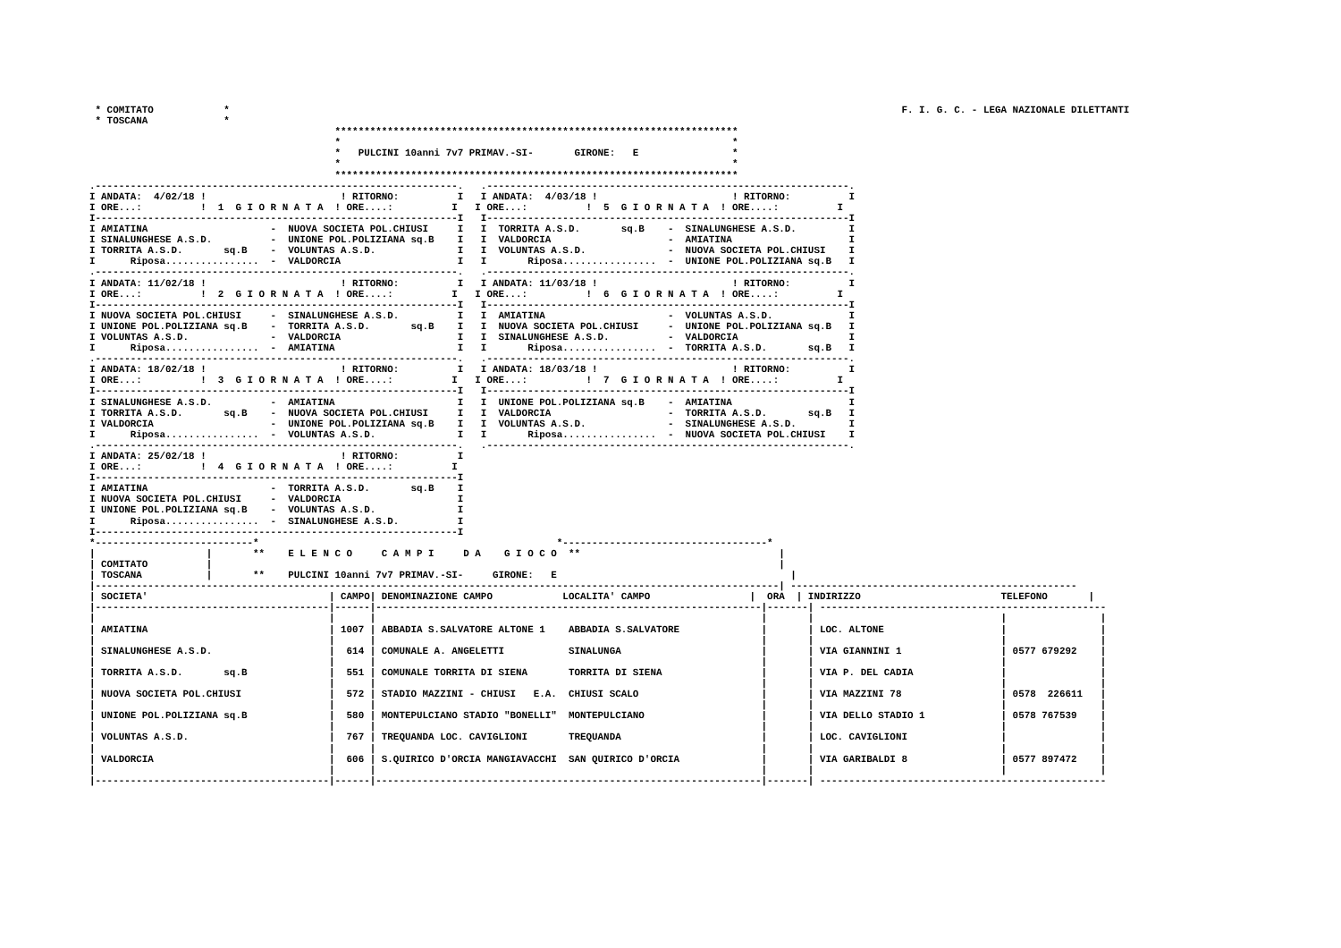* COMITATO            *                                                                                                                   F. I. G. C. - LEGA NAZIONALE DILETTANTI
 * TOSCANA             *
                                          *********************************************************************
                                          *                                                                   *
                                          *   PULCINI 10anni 7v7 PRIMAV.-SI-       GIRONE:   E                *
                                          *                                                                   *
                                          *********************************************************************
.--------------------------------------------------------------.   .--------------------------------------------------------------.
I ANDATA:  4/02/18 !                       ! RITORNO:          I   I ANDATA:  4/03/18 !                       ! RITORNO:          I
I ORE...:          !  1  G I O R N A T A  ! ORE....:          I   I ORE...:          !  5  G I O R N A T A  ! ORE....:          I
I--------------------------------------------------------------I   I--------------------------------------------------------------I
I AMIATINA                     -  NUOVA SOCIETA POL.CHIUSI     I   I  TORRITA A.S.D.       sq.B    -  SINALUNGHESE A.S.D.         I
I SINALUNGHESE A.S.D.          -  UNIONE POL.POLIZIANA sq.B    I   I  VALDORCIA                    -  AMIATINA                    I
I TORRITA A.S.D.       sq.B    -  VOLUNTAS A.S.D.              I   I  VOLUNTAS A.S.D.              -  NUOVA SOCIETA POL.CHIUSI    I
I      Riposa................  -  VALDORCIA                    I   I       Riposa................  -  UNIONE POL.POLIZIANA sq.B   I
.--------------------------------------------------------------.   .--------------------------------------------------------------.
I ANDATA: 11/02/18 !                       ! RITORNO:          I   I ANDATA: 11/03/18 !                       ! RITORNO:          I
I ORE...:          !  2  G I O R N A T A  ! ORE....:          I   I ORE...:          !  6  G I O R N A T A  ! ORE....:          I
I--------------------------------------------------------------I   I--------------------------------------------------------------I
I NUOVA SOCIETA POL.CHIUSI     -  SINALUNGHESE A.S.D.          I   I  AMIATINA                     -  VOLUNTAS A.S.D.             I
I UNIONE POL.POLIZIANA sq.B    -  TORRITA A.S.D.       sq.B    I   I  NUOVA SOCIETA POL.CHIUSI     -  UNIONE POL.POLIZIANA sq.B   I
I VOLUNTAS A.S.D.              -  VALDORCIA                    I   I  SINALUNGHESE A.S.D.          -  VALDORCIA                   I
I      Riposa................  -  AMIATINA                     I   I       Riposa................  -  TORRITA A.S.D.       sq.B   I
.--------------------------------------------------------------.   .--------------------------------------------------------------.
I ANDATA: 18/02/18 !                       ! RITORNO:          I   I ANDATA: 18/03/18 !                       ! RITORNO:          I
I ORE...:          !  3  G I O R N A T A  ! ORE....:          I   I ORE...:          !  7  G I O R N A T A  ! ORE....:          I
I--------------------------------------------------------------I   I--------------------------------------------------------------I
I SINALUNGHESE A.S.D.          -  AMIATINA                     I   I  UNIONE POL.POLIZIANA sq.B    -  AMIATINA                    I
I TORRITA A.S.D.       sq.B    -  NUOVA SOCIETA POL.CHIUSI     I   I  VALDORCIA                    -  TORRITA A.S.D.       sq.B   I
I VALDORCIA                    -  UNIONE POL.POLIZIANA sq.B    I   I  VOLUNTAS A.S.D.              -  SINALUNGHESE A.S.D.         I
I      Riposa................  -  VOLUNTAS A.S.D.              I   I       Riposa................  -  NUOVA SOCIETA POL.CHIUSI    I
.--------------------------------------------------------------.   .--------------------------------------------------------------.
I ANDATA: 25/02/18 !                       ! RITORNO:          I
I ORE...:          !  4  G I O R N A T A  ! ORE....:          I
I--------------------------------------------------------------I
I AMIATINA                     -  TORRITA A.S.D.       sq.B    I
I NUOVA SOCIETA POL.CHIUSI     -  VALDORCIA                    I
I UNIONE POL.POLIZIANA sq.B    -  VOLUNTAS A.S.D.              I
I      Riposa................  -  SINALUNGHESE A.S.D.          I
I--------------------------------------------------------------I
*---------------------------*                                                   *-----------------------------------*
|                   |       **    E L E N C O     C A M P I     D A    G I O C O  **                                  |
| COMITATO          |                                                                                                 |
| TOSCANA           |       **    PULCINI 10anni 7v7 PRIMAV.-SI-     GIRONE:   E                                        |
|---------------------------------------------------------------------------------------------------------------------| -------------------------------------------------
| SOCIETA'                               | CAMPO| DENOMINAZIONE CAMPO            LOCALITA' CAMPO                 |  ORA  | INDIRIZZO                        TELEFONO       |
|----------------------------------------|------|------------------------------------------------------------------|-------| -------------------------------------------------
|                                        |      |                                                                  |       |                                |                |
| AMIATINA                               | 1007 | ABBADIA S.SALVATORE ALTONE 1    ABBADIA S.SALVATORE              |       | LOC. ALTONE                    |                |
|                                        |      |                                                                  |       |                                |                |
| SINALUNGHESE A.S.D.                    |  614 | COMUNALE A. ANGELETTI           SINALUNGA                        |       | VIA GIANNINI 1                 | 0577 679292    |
|                                        |      |                                                                  |       |                                |                |
| TORRITA A.S.D.       sq.B              |  551 | COMUNALE TORRITA DI SIENA       TORRITA DI SIENA                 |       | VIA P. DEL CADIA               |                |
|                                        |      |                                                                  |       |                                |                |
| NUOVA SOCIETA POL.CHIUSI               |  572 | STADIO MAZZINI - CHIUSI   E.A.  CHIUSI SCALO                     |       | VIA MAZZINI 78                 | 0578  226611   |
|                                        |      |                                                                  |       |                                |                |
| UNIONE POL.POLIZIANA sq.B              |  580 | MONTEPULCIANO STADIO "BONELLI"  MONTEPULCIANO                    |       | VIA DELLO STADIO 1             | 0578 767539    |
|                                        |      |                                                                  |       |                                |                |
| VOLUNTAS A.S.D.                        |  767 | TREQUANDA LOC. CAVIGLIONI       TREQUANDA                        |       | LOC. CAVIGLIONI                |                |
|                                        |      |                                                                  |       |                                |                |
| VALDORCIA                              |  606 | S.QUIRICO D'ORCIA MANGIAVACCHI  SAN QUIRICO D'ORCIA              |       | VIA GARIBALDI 8                | 0577 897472    |
|                                        |      |                                                                  |       |                                |                |
|----------------------------------------|------|------------------------------------------------------------------|-------| -------------------------------------------------